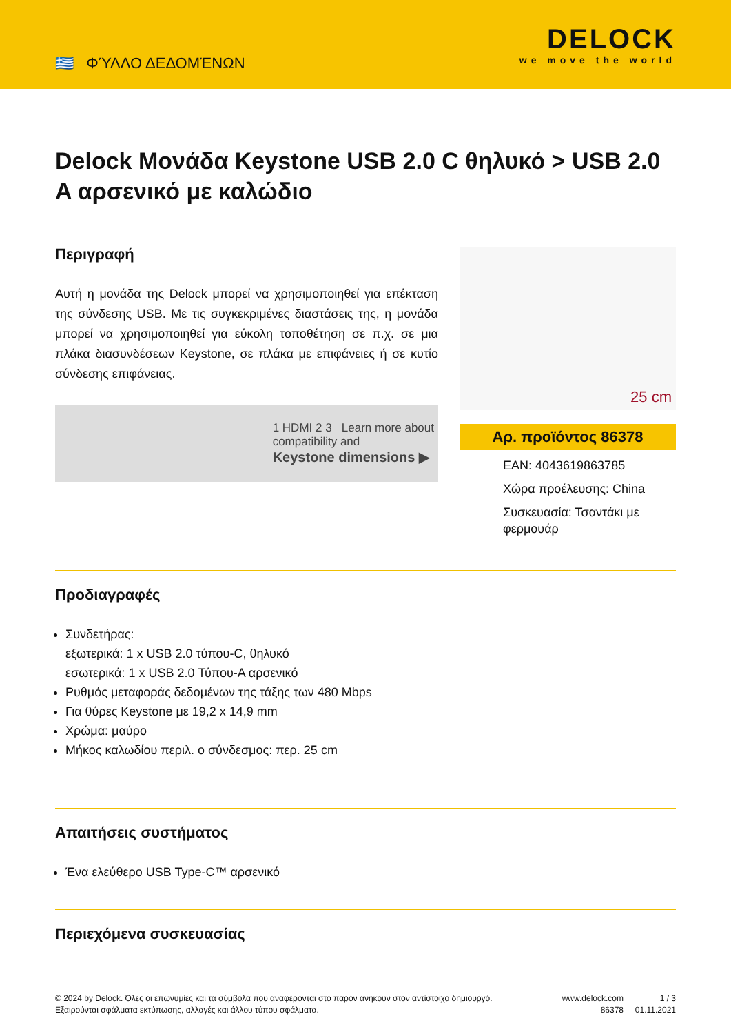🇬🇷 ΦΎΛΛΟ ΔΕΔΟΜΈΝΩΝ
DELOCK
we move the world
Delock Μονάδα Keystone USB 2.0 C θηλυκό > USB 2.0 A αρσενικό με καλώδιο
Περιγραφή
Αυτή η μονάδα της Delock μπορεί να χρησιμοποιηθεί για επέκταση της σύνδεσης USB. Με τις συγκεκριμένες διαστάσεις της, η μονάδα μπορεί να χρησιμοποιηθεί για εύκολη τοποθέτηση σε π.χ. σε μια πλάκα διασυνδέσεων Keystone, σε πλάκα με επιφάνειες ή σε κυτίο σύνδεσης επιφάνειας.
1 HDMI 2 3 Learn more about
compatibility and
Keystone dimensions ▶
25 cm
Αρ. προϊόντος 86378
EAN: 4043619863785
Χώρα προέλευσης: China
Συσκευασία: Τσαντάκι με φερμουάρ
Προδιαγραφές
Συνδετήρας:
εξωτερικά: 1 x USB 2.0 τύπου-C, θηλυκό
εσωτερικά: 1 x USB 2.0 Τύπου-A αρσενικό
Ρυθμός μεταφοράς δεδομένων της τάξης των 480 Mbps
Για θύρες Keystone με 19,2 x 14,9 mm
Χρώμα: μαύρο
Μήκος καλωδίου περιλ. ο σύνδεσμος: περ. 25 cm
Απαιτήσεις συστήματος
Ένα ελεύθερο USB Type-C™ αρσενικό
Περιεχόμενα συσκευασίας
© 2024 by Delock. Όλες οι επωνυμίες και τα σύμβολα που αναφέρονται στο παρόν ανήκουν στον αντίστοιχο δημιουργό. Εξαιρούνται σφάλματα εκτύπωσης, αλλαγές και άλλου τύπου σφάλματα.
www.delock.com
86378
1 / 3
01.11.2021